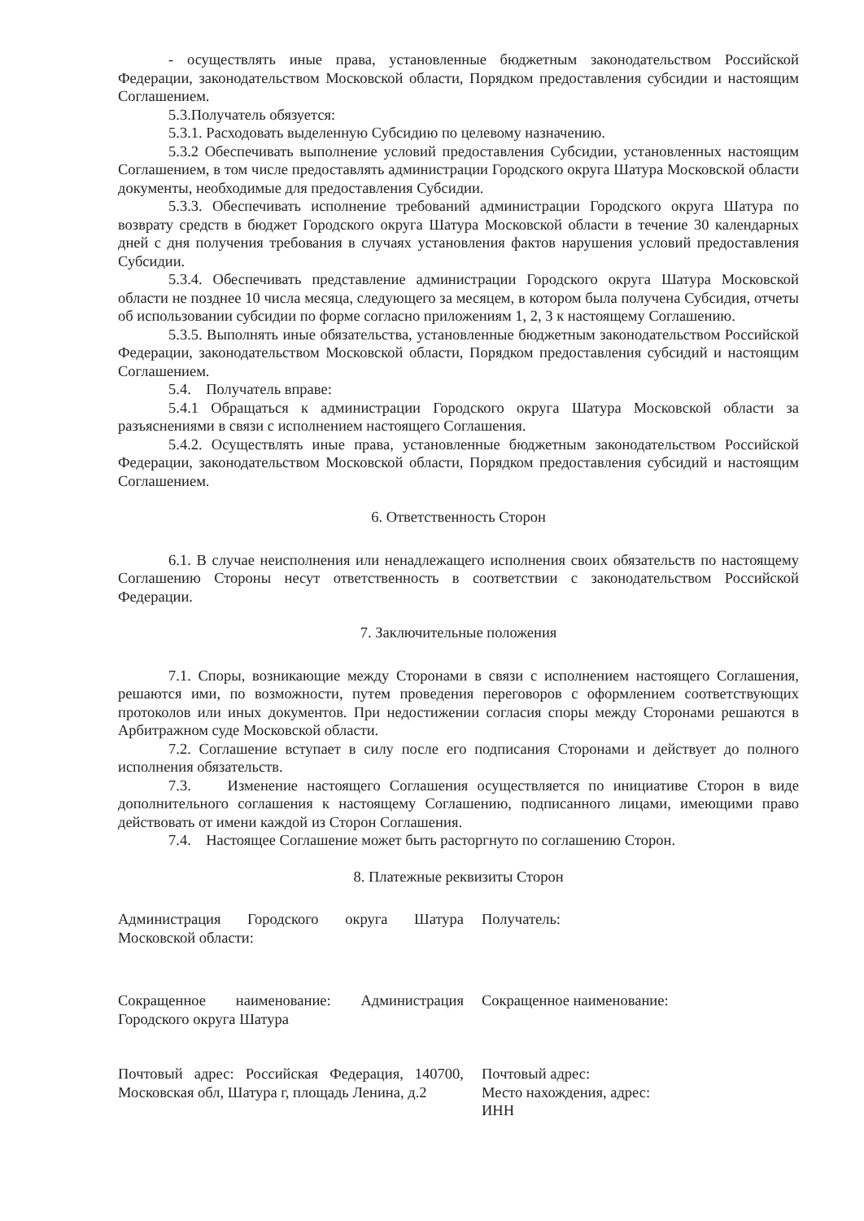- осуществлять иные права, установленные бюджетным законодательством Российской Федерации, законодательством Московской области, Порядком предоставления субсидии и настоящим Соглашением.
5.3.Получатель обязуется:
5.3.1. Расходовать выделенную Субсидию по целевому назначению.
5.3.2 Обеспечивать выполнение условий предоставления Субсидии, установленных настоящим Соглашением, в том числе предоставлять администрации Городского округа Шатура Московской области документы, необходимые для предоставления Субсидии.
5.3.3. Обеспечивать исполнение требований администрации Городского округа Шатура по возврату средств в бюджет Городского округа Шатура Московской области в течение 30 календарных дней с дня получения требования в случаях установления фактов нарушения условий предоставления Субсидии.
5.3.4. Обеспечивать представление администрации Городского округа Шатура Московской области не позднее 10 числа месяца, следующего за месяцем, в котором была получена Субсидия, отчеты об использовании субсидии по форме согласно приложениям 1, 2, 3 к настоящему Соглашению.
5.3.5. Выполнять иные обязательства, установленные бюджетным законодательством Российской Федерации, законодательством Московской области, Порядком предоставления субсидий и настоящим Соглашением.
5.4. Получатель вправе:
5.4.1 Обращаться к администрации Городского округа Шатура Московской области за разъяснениями в связи с исполнением настоящего Соглашения.
5.4.2. Осуществлять иные права, установленные бюджетным законодательством Российской Федерации, законодательством Московской области, Порядком предоставления субсидий и настоящим Соглашением.
6. Ответственность Сторон
6.1. В случае неисполнения или ненадлежащего исполнения своих обязательств по настоящему Соглашению Стороны несут ответственность в соответствии с законодательством Российской Федерации.
7. Заключительные положения
7.1. Споры, возникающие между Сторонами в связи с исполнением настоящего Соглашения, решаются ими, по возможности, путем проведения переговоров с оформлением соответствующих протоколов или иных документов. При недостижении согласия споры между Сторонами решаются в Арбитражном суде Московской области.
7.2. Соглашение вступает в силу после его подписания Сторонами и действует до полного исполнения обязательств.
7.3. Изменение настоящего Соглашения осуществляется по инициативе Сторон в виде дополнительного соглашения к настоящему Соглашению, подписанного лицами, имеющими право действовать от имени каждой из Сторон Соглашения.
7.4. Настоящее Соглашение может быть расторгнуто по соглашению Сторон.
8. Платежные реквизиты Сторон
Администрация Городского округа Шатура Московской области:
Получатель:
Сокращенное наименование: Администрация Городского округа Шатура
Сокращенное наименование:
Почтовый адрес: Российская Федерация, 140700, Московская обл, Шатура г, площадь Ленина, д.2
Почтовый адрес:
Место нахождения, адрес:
ИНН